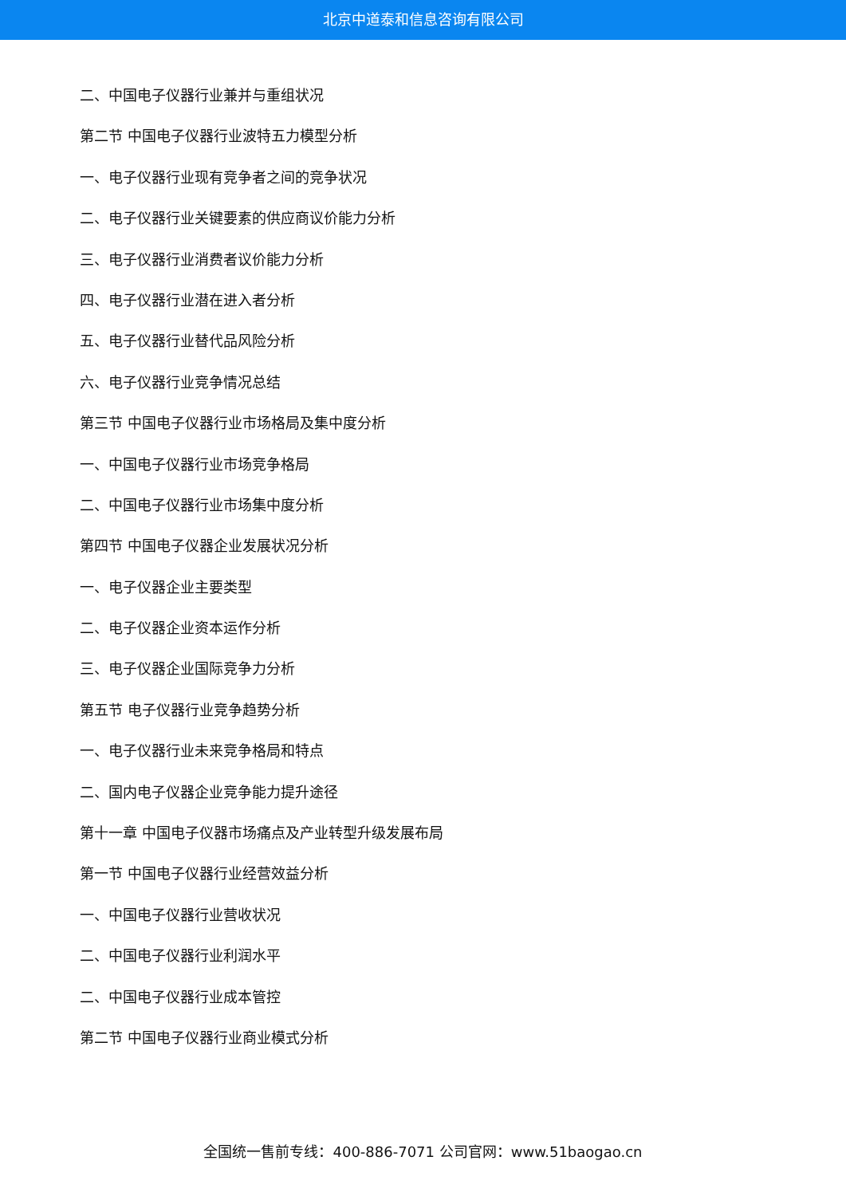北京中道泰和信息咨询有限公司
二、中国电子仪器行业兼并与重组状况
第二节 中国电子仪器行业波特五力模型分析
一、电子仪器行业现有竞争者之间的竞争状况
二、电子仪器行业关键要素的供应商议价能力分析
三、电子仪器行业消费者议价能力分析
四、电子仪器行业潜在进入者分析
五、电子仪器行业替代品风险分析
六、电子仪器行业竞争情况总结
第三节 中国电子仪器行业市场格局及集中度分析
一、中国电子仪器行业市场竞争格局
二、中国电子仪器行业市场集中度分析
第四节 中国电子仪器企业发展状况分析
一、电子仪器企业主要类型
二、电子仪器企业资本运作分析
三、电子仪器企业国际竞争力分析
第五节 电子仪器行业竞争趋势分析
一、电子仪器行业未来竞争格局和特点
二、国内电子仪器企业竞争能力提升途径
第十一章 中国电子仪器市场痛点及产业转型升级发展布局
第一节 中国电子仪器行业经营效益分析
一、中国电子仪器行业营收状况
二、中国电子仪器行业利润水平
二、中国电子仪器行业成本管控
第二节 中国电子仪器行业商业模式分析
全国统一售前专线：400-886-7071 公司官网：www.51baogao.cn